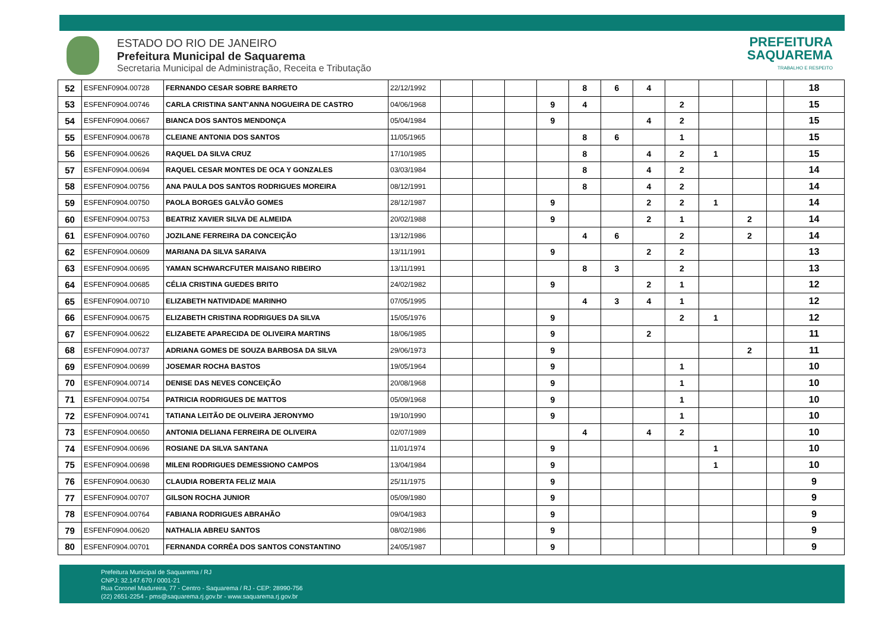ESTADO DO RIO DE JANEIRO
Prefeitura Municipal de Saquarema
Secretaria Municipal de Administração, Receita e Tributação
PREFEITURA
SAQUAREMA
TRABALHO E RESPEITO
| 52 | ESFENF0904.00728 | FERNANDO CESAR SOBRE BARRETO | 22/12/1992 | | | | | 8 | 6 | 4 | | | | | 18 |
| 53 | ESFENF0904.00746 | CARLA CRISTINA SANT'ANNA NOGUEIRA DE CASTRO | 04/06/1968 | | | | 9 | 4 | | | 2 | | | | 15 |
| 54 | ESFENF0904.00667 | BIANCA DOS SANTOS MENDONÇA | 05/04/1984 | | | | 9 | | | 4 | 2 | | | | 15 |
| 55 | ESFENF0904.00678 | CLEIANE ANTONIA DOS SANTOS | 11/05/1965 | | | | | 8 | 6 | | 1 | | | | 15 |
| 56 | ESFENF0904.00626 | RAQUEL DA SILVA CRUZ | 17/10/1985 | | | | | 8 | | 4 | 2 | 1 | | | 15 |
| 57 | ESFENF0904.00694 | RAQUEL CESAR MONTES DE OCA Y GONZALES | 03/03/1984 | | | | | 8 | | 4 | 2 | | | | 14 |
| 58 | ESFENF0904.00756 | ANA PAULA DOS SANTOS RODRIGUES MOREIRA | 08/12/1991 | | | | | 8 | | 4 | 2 | | | | 14 |
| 59 | ESFENF0904.00750 | PAOLA BORGES GALVÃO GOMES | 28/12/1987 | | | | 9 | | | 2 | 2 | 1 | | | 14 |
| 60 | ESFENF0904.00753 | BEATRIZ XAVIER SILVA DE ALMEIDA | 20/02/1988 | | | | 9 | | | 2 | 1 | | 2 | | 14 |
| 61 | ESFENF0904.00760 | JOZILANE FERREIRA DA CONCEIÇÃO | 13/12/1986 | | | | | 4 | 6 | | 2 | | 2 | | 14 |
| 62 | ESFENF0904.00609 | MARIANA DA SILVA SARAIVA | 13/11/1991 | | | | 9 | | | 2 | 2 | | | | 13 |
| 63 | ESFENF0904.00695 | YAMAN SCHWARCFUTER MAISANO RIBEIRO | 13/11/1991 | | | | | 8 | 3 | | 2 | | | | 13 |
| 64 | ESFENF0904.00685 | CÉLIA CRISTINA GUEDES BRITO | 24/02/1982 | | | | 9 | | | 2 | 1 | | | | 12 |
| 65 | ESFENF0904.00710 | ELIZABETH NATIVIDADE MARINHO | 07/05/1995 | | | | | 4 | 3 | 4 | 1 | | | | 12 |
| 66 | ESFENF0904.00675 | ELIZABETH CRISTINA RODRIGUES DA SILVA | 15/05/1976 | | | | 9 | | | | 2 | 1 | | | 12 |
| 67 | ESFENF0904.00622 | ELIZABETE APARECIDA DE OLIVEIRA MARTINS | 18/06/1985 | | | | 9 | | | 2 | | | | | 11 |
| 68 | ESFENF0904.00737 | ADRIANA GOMES DE SOUZA BARBOSA DA SILVA | 29/06/1973 | | | | 9 | | | | | | 2 | | 11 |
| 69 | ESFENF0904.00699 | JOSEMAR ROCHA BASTOS | 19/05/1964 | | | | 9 | | | | 1 | | | | 10 |
| 70 | ESFENF0904.00714 | DENISE DAS NEVES CONCEIÇÃO | 20/08/1968 | | | | 9 | | | | 1 | | | | 10 |
| 71 | ESFENF0904.00754 | PATRICIA RODRIGUES DE MATTOS | 05/09/1968 | | | | 9 | | | | 1 | | | | 10 |
| 72 | ESFENF0904.00741 | TATIANA LEITÃO DE OLIVEIRA JERONYMO | 19/10/1990 | | | | 9 | | | | 1 | | | | 10 |
| 73 | ESFENF0904.00650 | ANTONIA DELIANA FERREIRA DE OLIVEIRA | 02/07/1989 | | | | | 4 | | 4 | 2 | | | | 10 |
| 74 | ESFENF0904.00696 | ROSIANE DA SILVA SANTANA | 11/01/1974 | | | | 9 | | | | | 1 | | | 10 |
| 75 | ESFENF0904.00698 | MILENI RODRIGUES DEMESSIONO CAMPOS | 13/04/1984 | | | | 9 | | | | | 1 | | | 10 |
| 76 | ESFENF0904.00630 | CLAUDIA ROBERTA FELIZ MAIA | 25/11/1975 | | | | 9 | | | | | | | | 9 |
| 77 | ESFENF0904.00707 | GILSON ROCHA JUNIOR | 05/09/1980 | | | | 9 | | | | | | | | 9 |
| 78 | ESFENF0904.00764 | FABIANA RODRIGUES ABRAHÃO | 09/04/1983 | | | | 9 | | | | | | | | 9 |
| 79 | ESFENF0904.00620 | NATHALIA ABREU SANTOS | 08/02/1986 | | | | 9 | | | | | | | | 9 |
| 80 | ESFENF0904.00701 | FERNANDA CORRÊA DOS SANTOS CONSTANTINO | 24/05/1987 | | | | 9 | | | | | | | | 9 |
Prefeitura Municipal de Saquarema / RJ
CNPJ: 32.147.670 / 0001-21
Rua Coronel Madureira, 77 - Centro - Saquarema / RJ - CEP: 28990-756
(22) 2651-2254 - pms@saquarema.rj.gov.br - www.saquarema.rj.gov.br